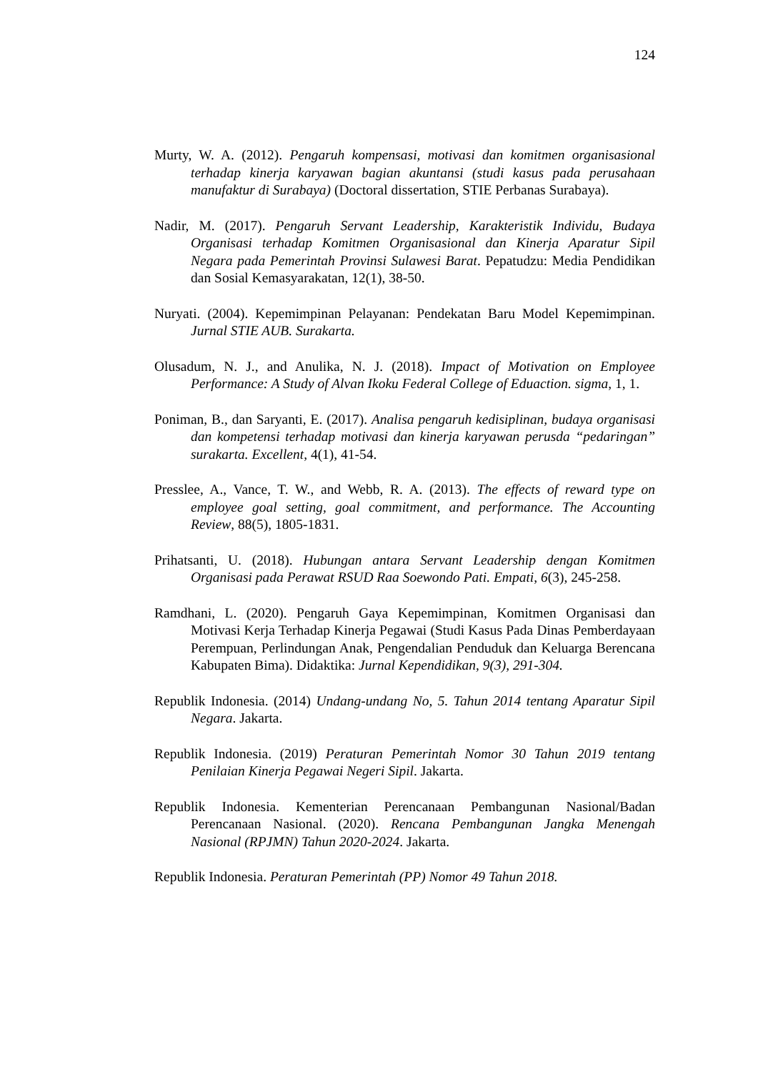124
Murty, W. A. (2012). Pengaruh kompensasi, motivasi dan komitmen organisasional terhadap kinerja karyawan bagian akuntansi (studi kasus pada perusahaan manufaktur di Surabaya) (Doctoral dissertation, STIE Perbanas Surabaya).
Nadir, M. (2017). Pengaruh Servant Leadership, Karakteristik Individu, Budaya Organisasi terhadap Komitmen Organisasional dan Kinerja Aparatur Sipil Negara pada Pemerintah Provinsi Sulawesi Barat. Pepatudzu: Media Pendidikan dan Sosial Kemasyarakatan, 12(1), 38-50.
Nuryati. (2004). Kepemimpinan Pelayanan: Pendekatan Baru Model Kepemimpinan. Jurnal STIE AUB. Surakarta.
Olusadum, N. J., and Anulika, N. J. (2018). Impact of Motivation on Employee Performance: A Study of Alvan Ikoku Federal College of Eduaction. sigma, 1, 1.
Poniman, B., dan Saryanti, E. (2017). Analisa pengaruh kedisiplinan, budaya organisasi dan kompetensi terhadap motivasi dan kinerja karyawan perusda “pedaringan” surakarta. Excellent, 4(1), 41-54.
Presslee, A., Vance, T. W., and Webb, R. A. (2013). The effects of reward type on employee goal setting, goal commitment, and performance. The Accounting Review, 88(5), 1805-1831.
Prihatsanti, U. (2018). Hubungan antara Servant Leadership dengan Komitmen Organisasi pada Perawat RSUD Raa Soewondo Pati. Empati, 6(3), 245-258.
Ramdhani, L. (2020). Pengaruh Gaya Kepemimpinan, Komitmen Organisasi dan Motivasi Kerja Terhadap Kinerja Pegawai (Studi Kasus Pada Dinas Pemberdayaan Perempuan, Perlindungan Anak, Pengendalian Penduduk dan Keluarga Berencana Kabupaten Bima). Didaktika: Jurnal Kependidikan, 9(3), 291-304.
Republik Indonesia. (2014) Undang-undang No, 5. Tahun 2014 tentang Aparatur Sipil Negara. Jakarta.
Republik Indonesia. (2019) Peraturan Pemerintah Nomor 30 Tahun 2019 tentang Penilaian Kinerja Pegawai Negeri Sipil. Jakarta.
Republik Indonesia. Kementerian Perencanaan Pembangunan Nasional/Badan Perencanaan Nasional. (2020). Rencana Pembangunan Jangka Menengah Nasional (RPJMN) Tahun 2020-2024. Jakarta.
Republik Indonesia. Peraturan Pemerintah (PP) Nomor 49 Tahun 2018.